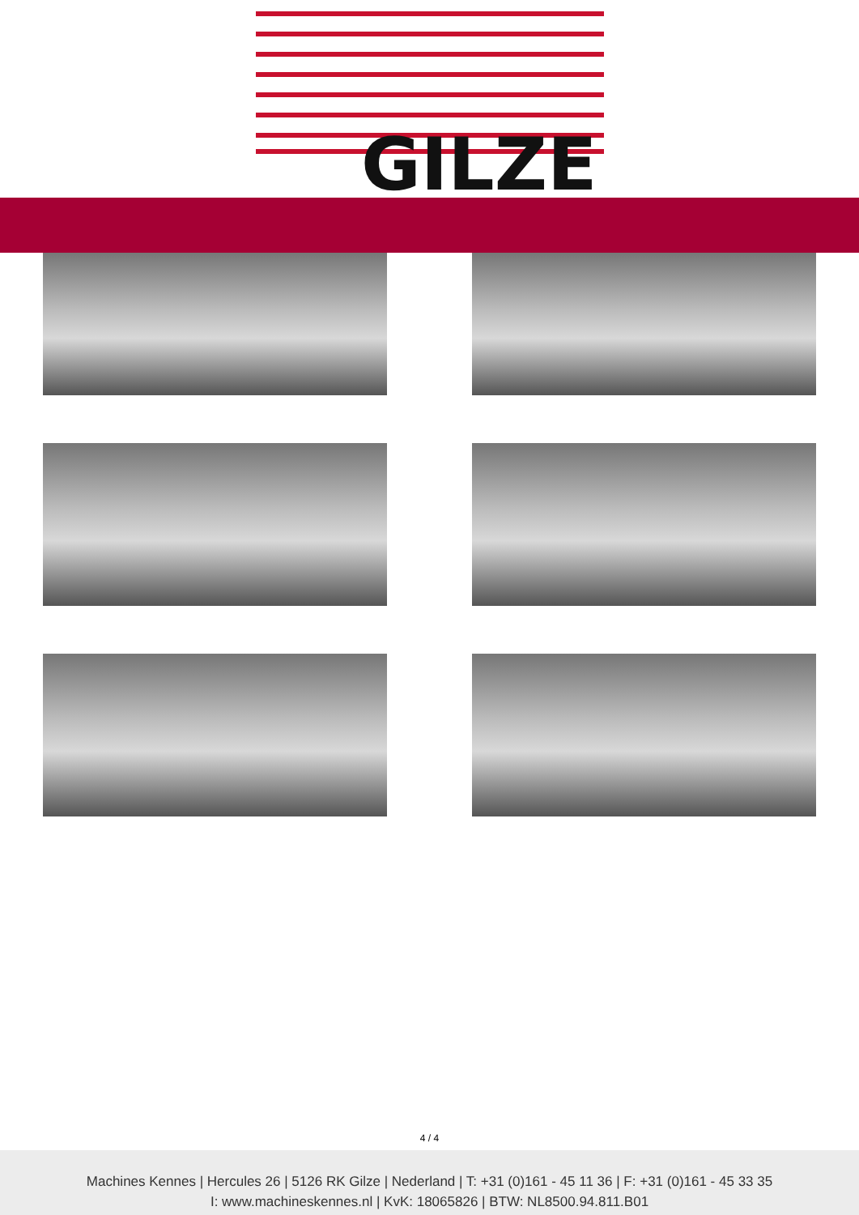GILZE
4 / 4
Machines Kennes | Hercules 26 | 5126 RK Gilze | Nederland | T: +31 (0)161 - 45 11 36 | F: +31 (0)161 - 45 33 35
I: www.machineskennes.nl | KvK: 18065826 | BTW: NL8500.94.811.B01